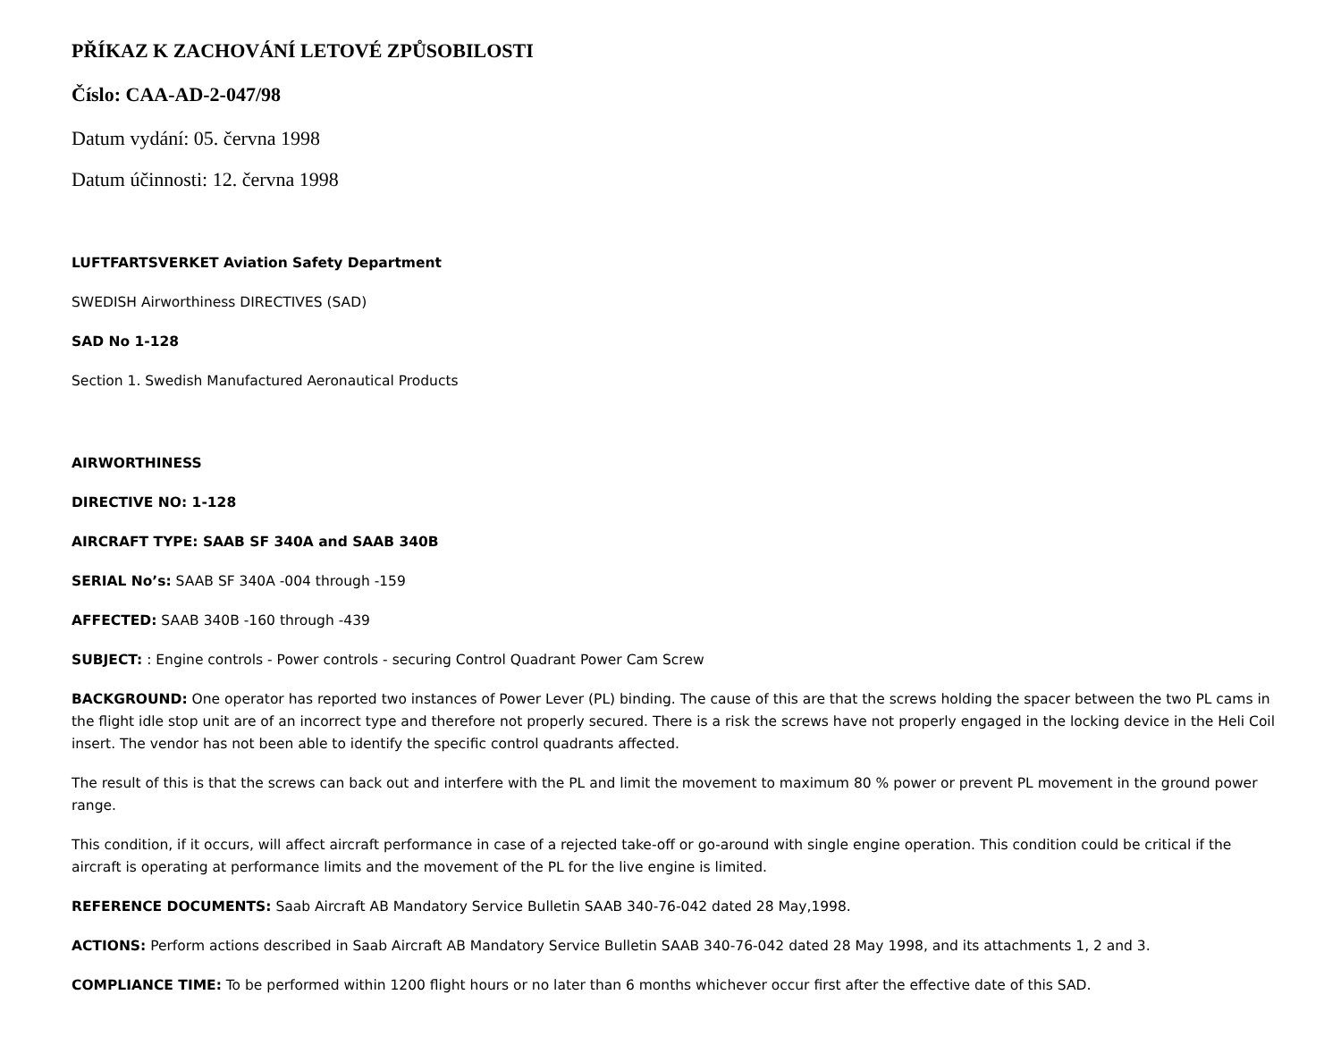PŘÍKAZ K ZACHOVÁNÍ LETOVÉ ZPŮSOBILOSTI
Číslo: CAA-AD-2-047/98
Datum vydání: 05. června 1998
Datum účinnosti: 12. června 1998
LUFTFARTSVERKET Aviation Safety Department
SWEDISH Airworthiness DIRECTIVES (SAD)
SAD No 1-128
Section 1. Swedish Manufactured Aeronautical Products
AIRWORTHINESS
DIRECTIVE NO: 1-128
AIRCRAFT TYPE: SAAB SF 340A and SAAB 340B
SERIAL No’s: SAAB SF 340A -004 through -159
AFFECTED: SAAB 340B -160 through -439
SUBJECT: : Engine controls - Power controls - securing Control Quadrant Power Cam Screw
BACKGROUND: One operator has reported two instances of Power Lever (PL) binding. The cause of this are that the screws holding the spacer between the two PL cams in the flight idle stop unit are of an incorrect type and therefore not properly secured. There is a risk the screws have not properly engaged in the locking device in the Heli Coil insert. The vendor has not been able to identify the specific control quadrants affected.
The result of this is that the screws can back out and interfere with the PL and limit the movement to maximum 80 % power or prevent PL movement in the ground power range.
This condition, if it occurs, will affect aircraft performance in case of a rejected take-off or go-around with single engine operation. This condition could be critical if the aircraft is operating at performance limits and the movement of the PL for the live engine is limited.
REFERENCE DOCUMENTS: Saab Aircraft AB Mandatory Service Bulletin SAAB 340-76-042 dated 28 May,1998.
ACTIONS: Perform actions described in Saab Aircraft AB Mandatory Service Bulletin SAAB 340-76-042 dated 28 May 1998, and its attachments 1, 2 and 3.
COMPLIANCE TIME: To be performed within 1200 flight hours or no later than 6 months whichever occur first after the effective date of this SAD.